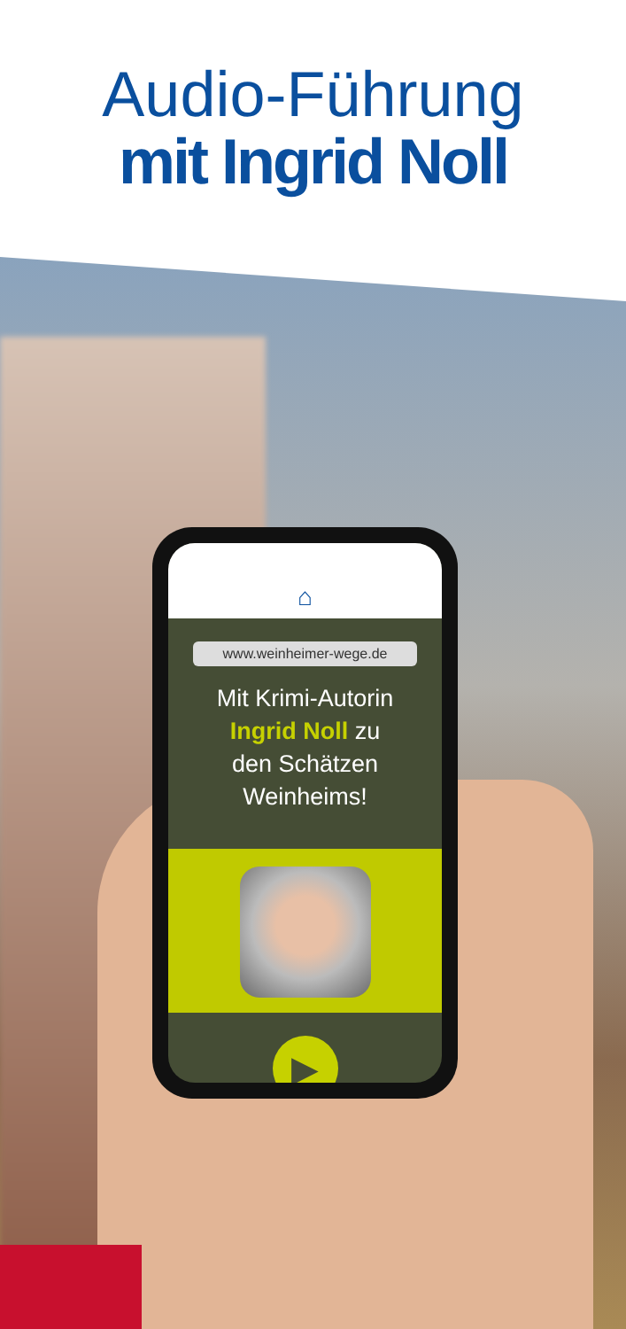Audio-Führung
mit Ingrid Noll
⌂
www.weinheimer-wege.de
Mit Krimi-Autorin
Ingrid Noll zu
den Schätzen
Weinheims!
▶